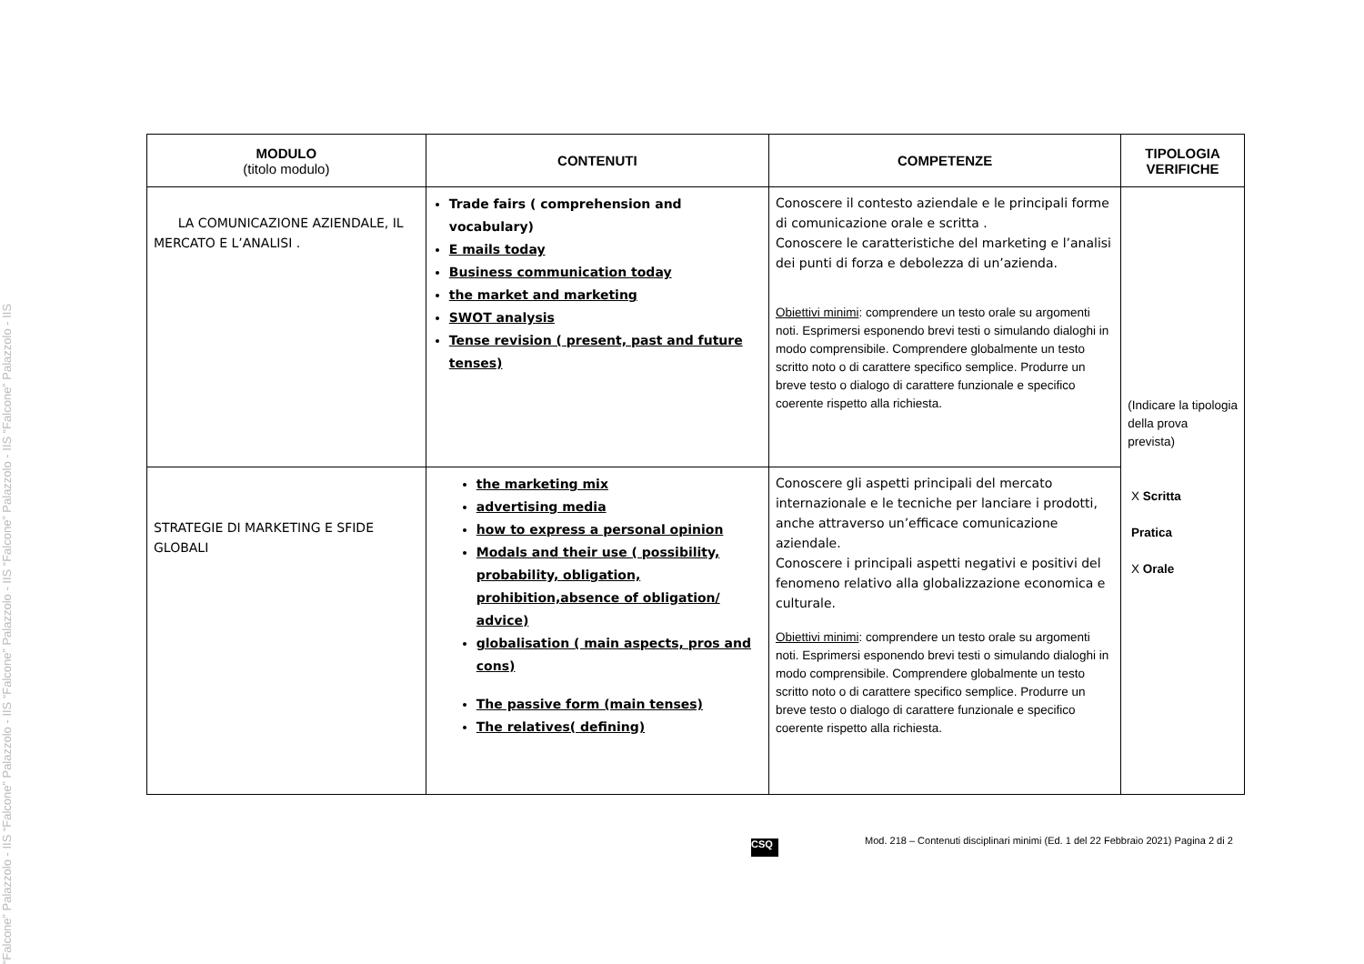“Falcone” Palazzolo - IIS “Falcone” Palazzolo - IIS “Falcone” Palazzolo - IIS “Falcone” Palazzolo - IIS “Falcone” Palazzolo - IIS
| MODULO (titolo modulo) | CONTENUTI | COMPETENZE | TIPOLOGIA VERIFICHE |
| --- | --- | --- | --- |
| LA COMUNICAZIONE AZIENDALE, IL MERCATO E L’ANALISI . | Trade fairs ( comprehension and vocabulary) E mails today Business communication today the market and marketing SWOT analysis Tense revision ( present, past and future tenses) | Conoscere il contesto aziendale e le principali forme di comunicazione orale e scritta . Conoscere le caratteristiche del marketing e l’analisi dei punti di forza e debolezza di un’azienda. Obiettivi minimi : comprendere un testo orale su argomenti noti. Esprimersi esponendo brevi testi o simulando dialoghi in modo comprensibile. Comprendere globalmente un testo scritto noto o di carattere specifico semplice. Produrre un breve testo o dialogo di carattere funzionale e specifico coerente rispetto alla richiesta. | (Indicare la tipologia della prova prevista) X Scritta Pratica X Orale |
| STRATEGIE DI MARKETING E SFIDE GLOBALI | the marketing mix advertising media how to express a personal opinion Modals and their use ( possibility, probability, obligation, prohibition,absence of obligation/ advice) globalisation ( main aspects, pros and cons) The passive form (main tenses) The relatives( defining) | Conoscere gli aspetti principali del mercato internazionale e le tecniche per lanciare i prodotti, anche attraverso un’efficace comunicazione aziendale. Conoscere i principali aspetti negativi e positivi del fenomeno relativo alla globalizzazione economica e culturale. Obiettivi minimi : comprendere un testo orale su argomenti noti. Esprimersi esponendo brevi testi o simulando dialoghi in modo comprensibile. Comprendere globalmente un testo scritto noto o di carattere specifico semplice. Produrre un breve testo o dialogo di carattere funzionale e specifico coerente rispetto alla richiesta. | |
CSQ
Mod. 218 – Contenuti disciplinari minimi (Ed. 1 del 22 Febbraio 2021) Pagina 2 di 2